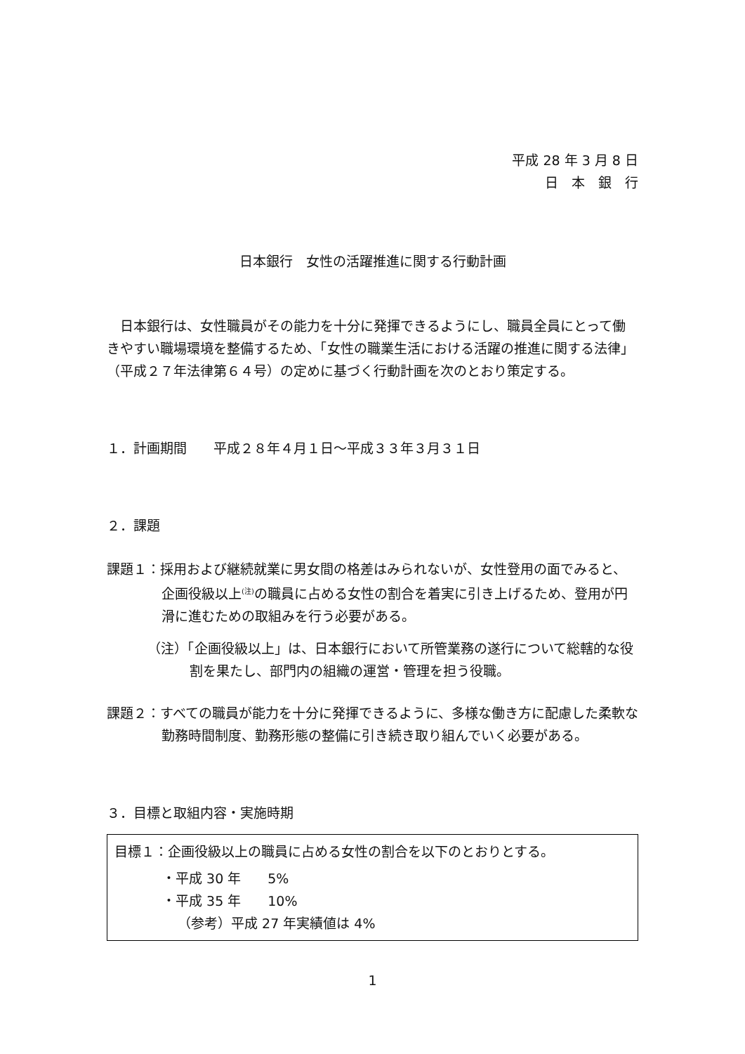平成 28 年 3 月 8 日
日　本　銀　行
日本銀行　女性の活躍推進に関する行動計画
日本銀行は、女性職員がその能力を十分に発揮できるようにし、職員全員にとって働きやすい職場環境を整備するため、「女性の職業生活における活躍の推進に関する法律」（平成２７年法律第６４号）の定めに基づく行動計画を次のとおり策定する。
１．計画期間　　平成２８年４月１日～平成３３年３月３１日
２．課題
課題１：採用および継続就業に男女間の格差はみられないが、女性登用の面でみると、企画役級以上<sup>(注)</sup>の職員に占める女性の割合を着実に引き上げるため、登用が円滑に進むための取組みを行う必要がある。
（注）「企画役級以上」は、日本銀行において所管業務の遂行について総轄的な役割を果たし、部門内の組織の運営・管理を担う役職。
課題２：すべての職員が能力を十分に発揮できるように、多様な働き方に配慮した柔軟な勤務時間制度、勤務形態の整備に引き続き取り組んでいく必要がある。
３．目標と取組内容・実施時期
目標１：企画役級以上の職員に占める女性の割合を以下のとおりとする。
・平成 30 年　　5%
・平成 35 年　　10%
（参考）平成 27 年実績値は 4%
1